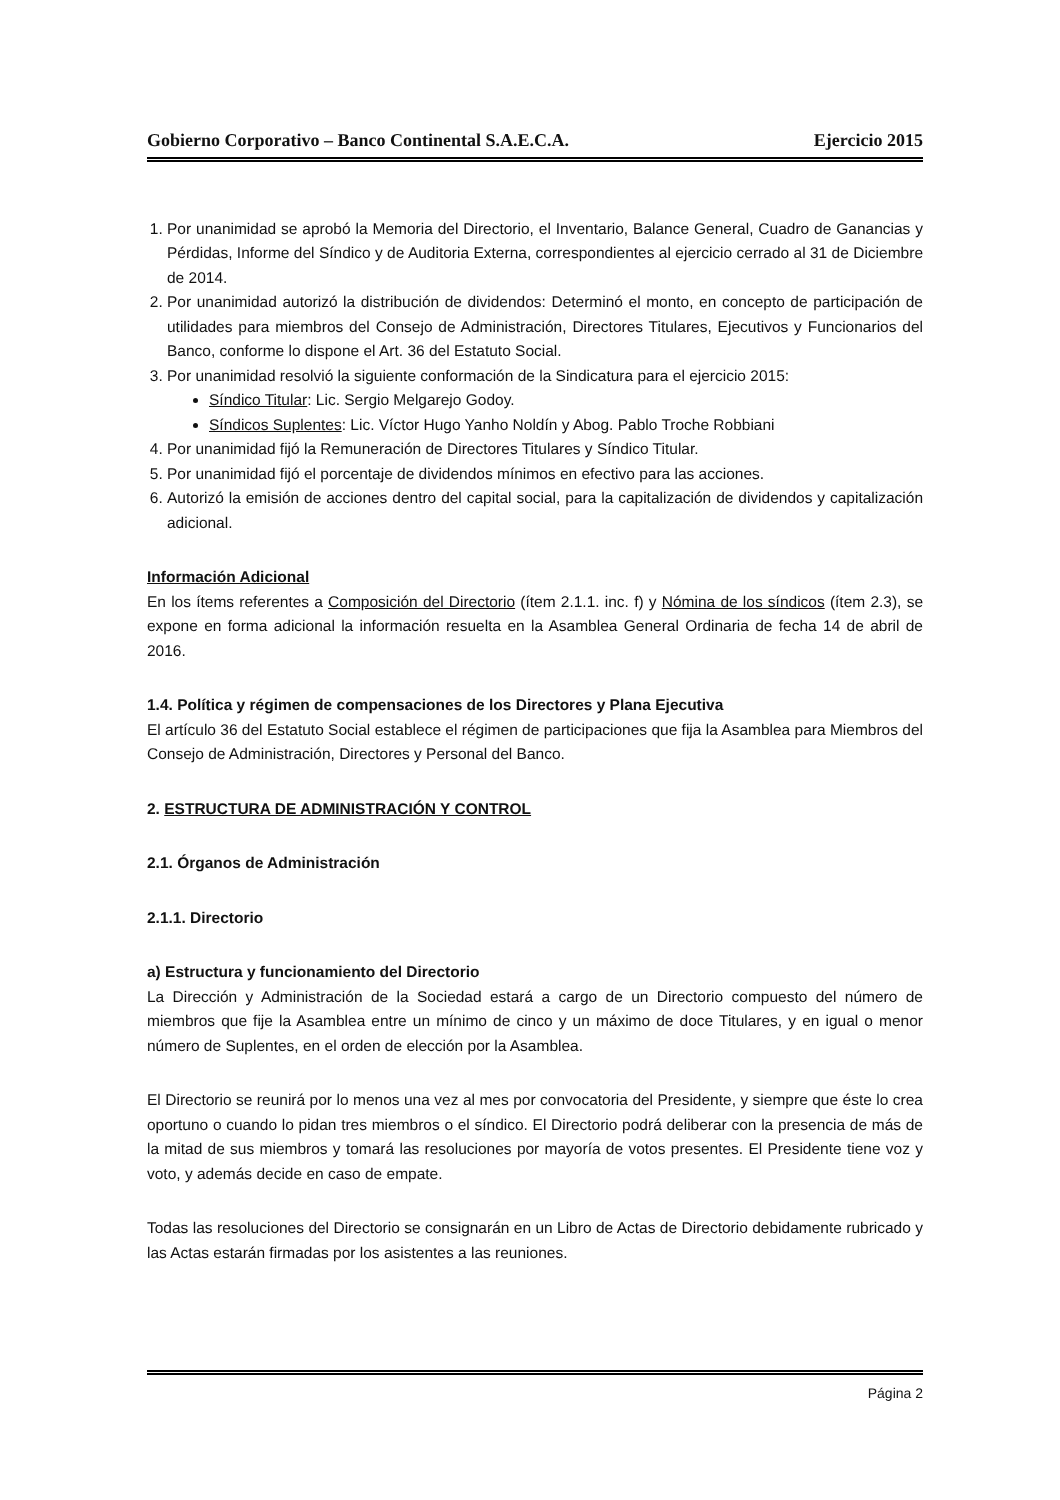Gobierno Corporativo – Banco Continental S.A.E.C.A. Ejercicio 2015
1. Por unanimidad se aprobó la Memoria del Directorio, el Inventario, Balance General, Cuadro de Ganancias y Pérdidas, Informe del Síndico y de Auditoria Externa, correspondientes al ejercicio cerrado al 31 de Diciembre de 2014.
2. Por unanimidad autorizó la distribución de dividendos: Determinó el monto, en concepto de participación de utilidades para miembros del Consejo de Administración, Directores Titulares, Ejecutivos y Funcionarios del Banco, conforme lo dispone el Art. 36 del Estatuto Social.
3. Por unanimidad resolvió la siguiente conformación de la Sindicatura para el ejercicio 2015:
Síndico Titular: Lic. Sergio Melgarejo Godoy.
Síndicos Suplentes: Lic. Víctor Hugo Yanho Noldín y Abog. Pablo Troche Robbiani
4. Por unanimidad fijó la Remuneración de Directores Titulares y Síndico Titular.
5. Por unanimidad fijó el porcentaje de dividendos mínimos en efectivo para las acciones.
6. Autorizó la emisión de acciones dentro del capital social, para la capitalización de dividendos y capitalización adicional.
Información Adicional
En los ítems referentes a Composición del Directorio (ítem 2.1.1. inc. f) y Nómina de los síndicos (ítem 2.3), se expone en forma adicional la información resuelta en la Asamblea General Ordinaria de fecha 14 de abril de 2016.
1.4. Política y régimen de compensaciones de los Directores y Plana Ejecutiva
El artículo 36 del Estatuto Social establece el régimen de participaciones que fija la Asamblea para Miembros del Consejo de Administración, Directores y Personal del Banco.
2. ESTRUCTURA DE ADMINISTRACIÓN Y CONTROL
2.1. Órganos de Administración
2.1.1. Directorio
a) Estructura y funcionamiento del Directorio
La Dirección y Administración de la Sociedad estará a cargo de un Directorio compuesto del número de miembros que fije la Asamblea entre un mínimo de cinco y un máximo de doce Titulares, y en igual o menor número de Suplentes, en el orden de elección por la Asamblea.
El Directorio se reunirá por lo menos una vez al mes por convocatoria del Presidente, y siempre que éste lo crea oportuno o cuando lo pidan tres miembros o el síndico. El Directorio podrá deliberar con la presencia de más de la mitad de sus miembros y tomará las resoluciones por mayoría de votos presentes. El Presidente tiene voz y voto, y además decide en caso de empate.
Todas las resoluciones del Directorio se consignarán en un Libro de Actas de Directorio debidamente rubricado y las Actas estarán firmadas por los asistentes a las reuniones.
Página 2